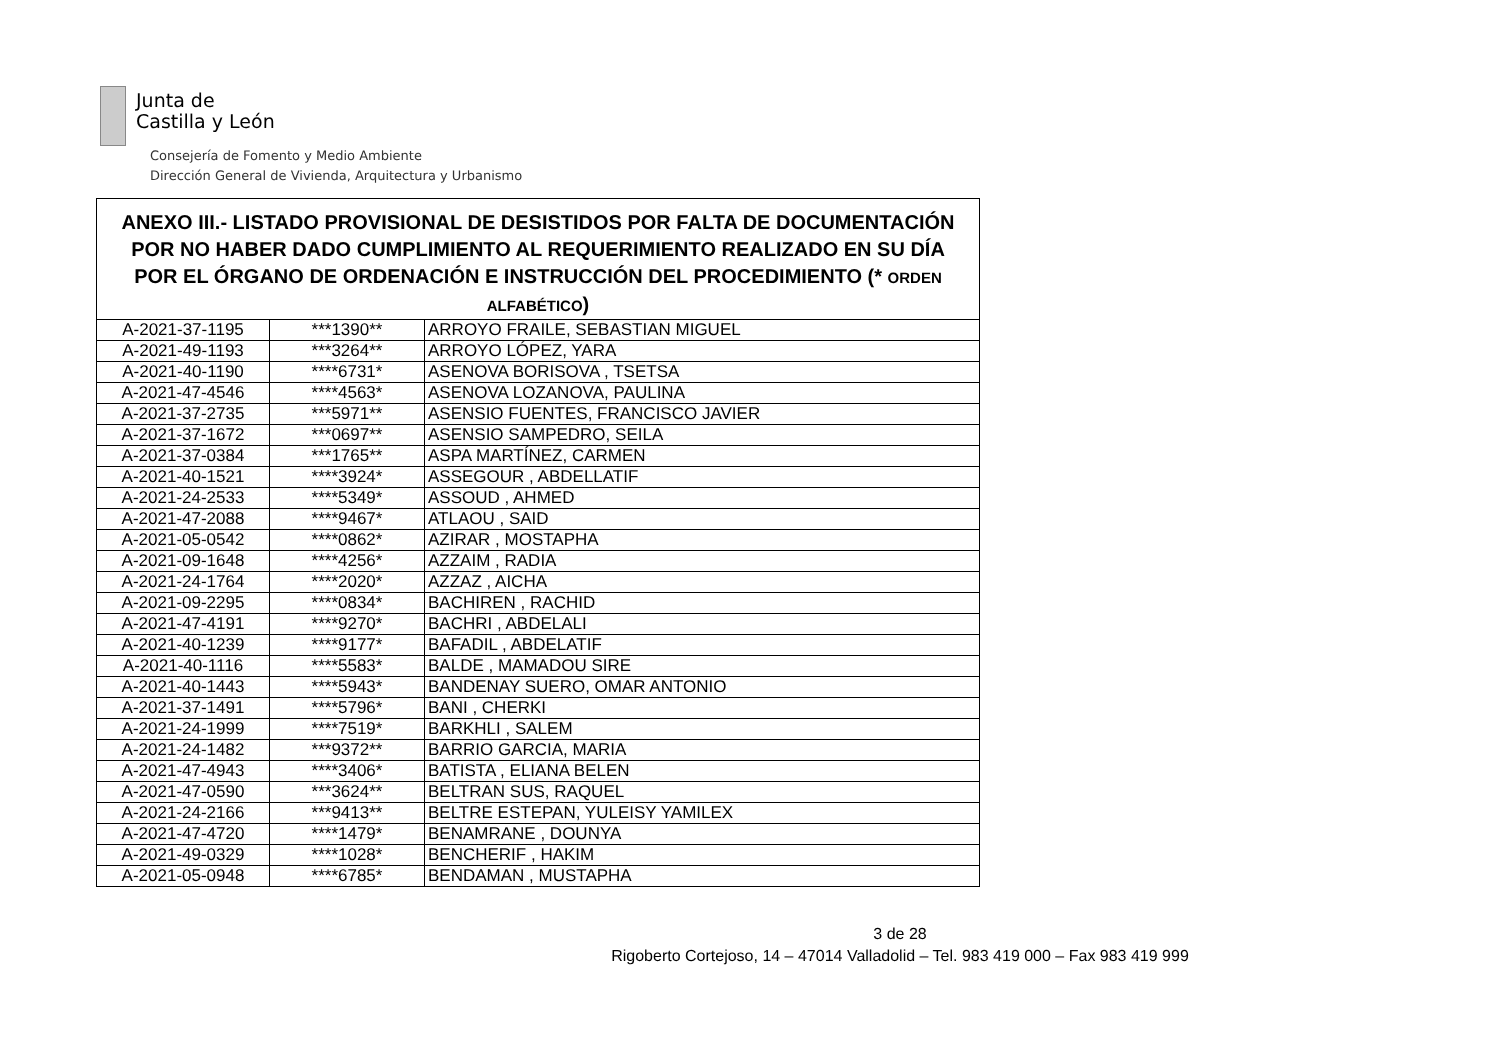Junta de
Castilla y León
Consejería de Fomento y Medio Ambiente
Dirección General de Vivienda, Arquitectura y Urbanismo
| ANEXO III.- LISTADO PROVISIONAL DE DESISTIDOS POR FALTA DE DOCUMENTACIÓN POR NO HABER DADO CUMPLIMIENTO AL REQUERIMIENTO REALIZADO EN SU DÍA POR EL ÓRGANO DE ORDENACIÓN E INSTRUCCIÓN DEL PROCEDIMIENTO (* ORDEN ALFABÉTICO ) | | |
| --- | --- | --- |
| A-2021-37-1195 | ***1390** | ARROYO FRAILE, SEBASTIAN MIGUEL |
| A-2021-49-1193 | ***3264** | ARROYO LÓPEZ, YARA |
| A-2021-40-1190 | ****6731* | ASENOVA BORISOVA , TSETSA |
| A-2021-47-4546 | ****4563* | ASENOVA LOZANOVA, PAULINA |
| A-2021-37-2735 | ***5971** | ASENSIO FUENTES, FRANCISCO JAVIER |
| A-2021-37-1672 | ***0697** | ASENSIO SAMPEDRO, SEILA |
| A-2021-37-0384 | ***1765** | ASPA MARTÍNEZ, CARMEN |
| A-2021-40-1521 | ****3924* | ASSEGOUR , ABDELLATIF |
| A-2021-24-2533 | ****5349* | ASSOUD , AHMED |
| A-2021-47-2088 | ****9467* | ATLAOU , SAID |
| A-2021-05-0542 | ****0862* | AZIRAR , MOSTAPHA |
| A-2021-09-1648 | ****4256* | AZZAIM , RADIA |
| A-2021-24-1764 | ****2020* | AZZAZ , AICHA |
| A-2021-09-2295 | ****0834* | BACHIREN , RACHID |
| A-2021-47-4191 | ****9270* | BACHRI , ABDELALI |
| A-2021-40-1239 | ****9177* | BAFADIL , ABDELATIF |
| A-2021-40-1116 | ****5583* | BALDE , MAMADOU SIRE |
| A-2021-40-1443 | ****5943* | BANDENAY SUERO, OMAR ANTONIO |
| A-2021-37-1491 | ****5796* | BANI , CHERKI |
| A-2021-24-1999 | ****7519* | BARKHLI , SALEM |
| A-2021-24-1482 | ***9372** | BARRIO GARCIA, MARIA |
| A-2021-47-4943 | ****3406* | BATISTA , ELIANA BELEN |
| A-2021-47-0590 | ***3624** | BELTRAN SUS, RAQUEL |
| A-2021-24-2166 | ***9413** | BELTRE ESTEPAN, YULEISY YAMILEX |
| A-2021-47-4720 | ****1479* | BENAMRANE , DOUNYA |
| A-2021-49-0329 | ****1028* | BENCHERIF , HAKIM |
| A-2021-05-0948 | ****6785* | BENDAMAN , MUSTAPHA |
3 de 28
Rigoberto Cortejoso, 14 – 47014 Valladolid – Tel. 983 419 000 – Fax 983 419 999